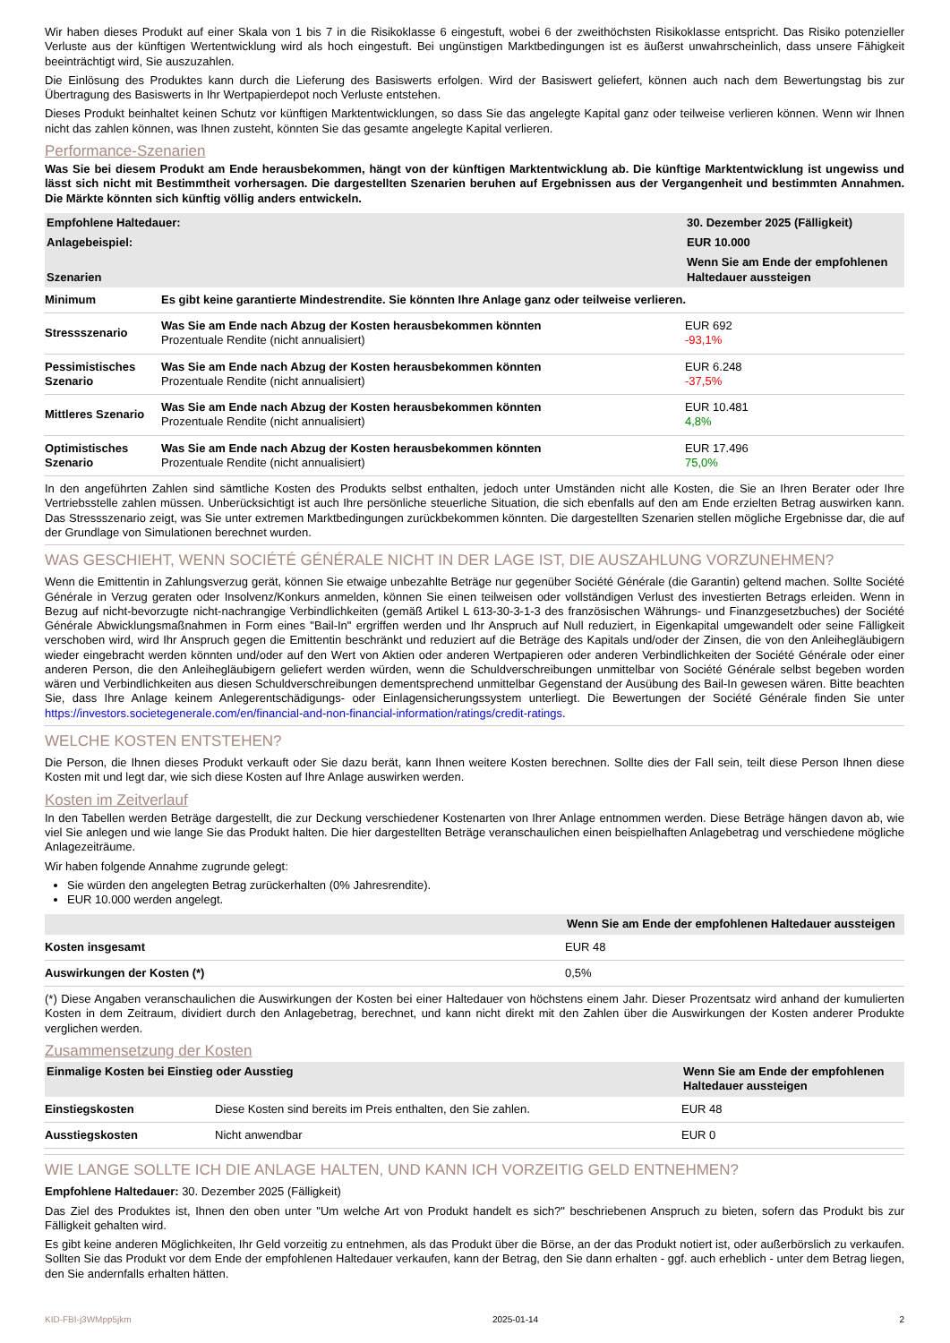Wir haben dieses Produkt auf einer Skala von 1 bis 7 in die Risikoklasse 6 eingestuft, wobei 6 der zweithöchsten Risikoklasse entspricht. Das Risiko potenzieller Verluste aus der künftigen Wertentwicklung wird als hoch eingestuft. Bei ungünstigen Marktbedingungen ist es äußerst unwahrscheinlich, dass unsere Fähigkeit beeinträchtigt wird, Sie auszuzahlen.
Die Einlösung des Produktes kann durch die Lieferung des Basiswerts erfolgen. Wird der Basiswert geliefert, können auch nach dem Bewertungstag bis zur Übertragung des Basiswerts in Ihr Wertpapierdepot noch Verluste entstehen.
Dieses Produkt beinhaltet keinen Schutz vor künftigen Marktentwicklungen, so dass Sie das angelegte Kapital ganz oder teilweise verlieren können. Wenn wir Ihnen nicht das zahlen können, was Ihnen zusteht, könnten Sie das gesamte angelegte Kapital verlieren.
Performance-Szenarien
Was Sie bei diesem Produkt am Ende herausbekommen, hängt von der künftigen Marktentwicklung ab. Die künftige Marktentwicklung ist ungewiss und lässt sich nicht mit Bestimmtheit vorhersagen. Die dargestellten Szenarien beruhen auf Ergebnissen aus der Vergangenheit und bestimmten Annahmen. Die Märkte könnten sich künftig völlig anders entwickeln.
| Empfohlene Haltedauer: | | 30. Dezember 2025 (Fälligkeit) |
| --- | --- | --- |
| Anlagebeispiel: | | EUR 10.000 |
| Szenarien | | Wenn Sie am Ende der empfohlenen Haltedauer aussteigen |
| Minimum | Es gibt keine garantierte Mindestrendite. Sie könnten Ihre Anlage ganz oder teilweise verlieren. | |
| Stressszenario | Was Sie am Ende nach Abzug der Kosten herausbekommen könnten Prozentuale Rendite (nicht annualisiert) | EUR 692 -93,1% |
| Pessimistisches Szenario | Was Sie am Ende nach Abzug der Kosten herausbekommen könnten Prozentuale Rendite (nicht annualisiert) | EUR 6.248 -37,5% |
| Mittleres Szenario | Was Sie am Ende nach Abzug der Kosten herausbekommen könnten Prozentuale Rendite (nicht annualisiert) | EUR 10.481 4,8% |
| Optimistisches Szenario | Was Sie am Ende nach Abzug der Kosten herausbekommen könnten Prozentuale Rendite (nicht annualisiert) | EUR 17.496 75,0% |
In den angeführten Zahlen sind sämtliche Kosten des Produkts selbst enthalten, jedoch unter Umständen nicht alle Kosten, die Sie an Ihren Berater oder Ihre Vertriebsstelle zahlen müssen. Unberücksichtigt ist auch Ihre persönliche steuerliche Situation, die sich ebenfalls auf den am Ende erzielten Betrag auswirken kann. Das Stressszenario zeigt, was Sie unter extremen Marktbedingungen zurückbekommen könnten. Die dargestellten Szenarien stellen mögliche Ergebnisse dar, die auf der Grundlage von Simulationen berechnet wurden.
WAS GESCHIEHT, WENN SOCIÉTÉ GÉNÉRALE NICHT IN DER LAGE IST, DIE AUSZAHLUNG VORZUNEHMEN?
Wenn die Emittentin in Zahlungsverzug gerät, können Sie etwaige unbezahlte Beträge nur gegenüber Société Générale (die Garantin) geltend machen. Sollte Société Générale in Verzug geraten oder Insolvenz/Konkurs anmelden, können Sie einen teilweisen oder vollständigen Verlust des investierten Betrags erleiden. Wenn in Bezug auf nicht-bevorzugte nicht-nachrangige Verbindlichkeiten (gemäß Artikel L 613-30-3-1-3 des französischen Währungs- und Finanzgesetzbuches) der Société Générale Abwicklungsmaßnahmen in Form eines "Bail-In" ergriffen werden und Ihr Anspruch auf Null reduziert, in Eigenkapital umgewandelt oder seine Fälligkeit verschoben wird, wird Ihr Anspruch gegen die Emittentin beschränkt und reduziert auf die Beträge des Kapitals und/oder der Zinsen, die von den Anleihegläubigern wieder eingebracht werden könnten und/oder auf den Wert von Aktien oder anderen Wertpapieren oder anderen Verbindlichkeiten der Société Générale oder einer anderen Person, die den Anleihegläubigern geliefert werden würden, wenn die Schuldverschreibungen unmittelbar von Société Générale selbst begeben worden wären und Verbindlichkeiten aus diesen Schuldverschreibungen dementsprechend unmittelbar Gegenstand der Ausübung des Bail-In gewesen wären. Bitte beachten Sie, dass Ihre Anlage keinem Anlegerentschädigungs- oder Einlagensicherungssystem unterliegt. Die Bewertungen der Société Générale finden Sie unter https://investors.societegenerale.com/en/financial-and-non-financial-information/ratings/credit-ratings.
WELCHE KOSTEN ENTSTEHEN?
Die Person, die Ihnen dieses Produkt verkauft oder Sie dazu berät, kann Ihnen weitere Kosten berechnen. Sollte dies der Fall sein, teilt diese Person Ihnen diese Kosten mit und legt dar, wie sich diese Kosten auf Ihre Anlage auswirken werden.
Kosten im Zeitverlauf
In den Tabellen werden Beträge dargestellt, die zur Deckung verschiedener Kostenarten von Ihrer Anlage entnommen werden. Diese Beträge hängen davon ab, wie viel Sie anlegen und wie lange Sie das Produkt halten. Die hier dargestellten Beträge veranschaulichen einen beispielhaften Anlagebetrag und verschiedene mögliche Anlagezeiträume.
Wir haben folgende Annahme zugrunde gelegt:
Sie würden den angelegten Betrag zurückerhalten (0% Jahresrendite).
EUR 10.000 werden angelegt.
| | Wenn Sie am Ende der empfohlenen Haltedauer aussteigen |
| --- | --- |
| Kosten insgesamt | EUR 48 |
| Auswirkungen der Kosten (*) | 0,5% |
(*) Diese Angaben veranschaulichen die Auswirkungen der Kosten bei einer Haltedauer von höchstens einem Jahr. Dieser Prozentsatz wird anhand der kumulierten Kosten in dem Zeitraum, dividiert durch den Anlagebetrag, berechnet, und kann nicht direkt mit den Zahlen über die Auswirkungen der Kosten anderer Produkte verglichen werden.
Zusammensetzung der Kosten
| Einmalige Kosten bei Einstieg oder Ausstieg | | Wenn Sie am Ende der empfohlenen Haltedauer aussteigen |
| --- | --- | --- |
| Einstiegskosten | Diese Kosten sind bereits im Preis enthalten, den Sie zahlen. | EUR 48 |
| Ausstiegskosten | Nicht anwendbar | EUR 0 |
WIE LANGE SOLLTE ICH DIE ANLAGE HALTEN, UND KANN ICH VORZEITIG GELD ENTNEHMEN?
Empfohlene Haltedauer: 30. Dezember 2025 (Fälligkeit)
Das Ziel des Produktes ist, Ihnen den oben unter "Um welche Art von Produkt handelt es sich?" beschriebenen Anspruch zu bieten, sofern das Produkt bis zur Fälligkeit gehalten wird.
Es gibt keine anderen Möglichkeiten, Ihr Geld vorzeitig zu entnehmen, als das Produkt über die Börse, an der das Produkt notiert ist, oder außerbörslich zu verkaufen. Sollten Sie das Produkt vor dem Ende der empfohlenen Haltedauer verkaufen, kann der Betrag, den Sie dann erhalten - ggf. auch erheblich - unter dem Betrag liegen, den Sie andernfalls erhalten hätten.
KID-FBI-j3WMpp5jkm 2025-01-14 2